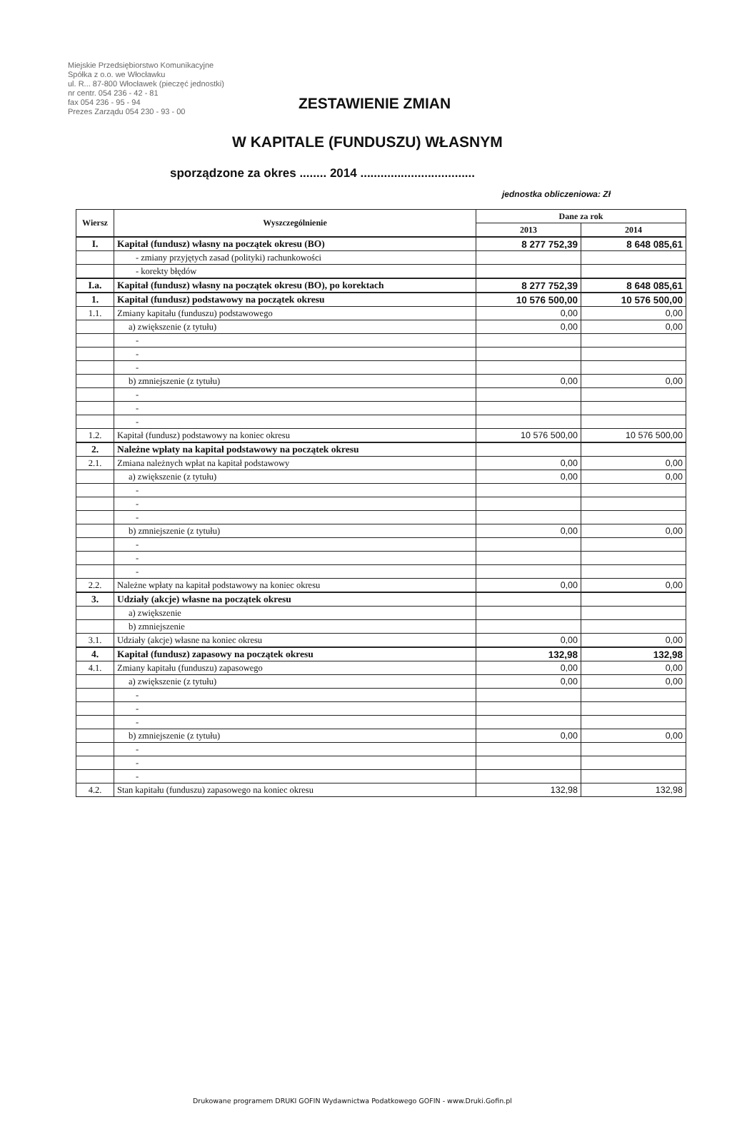Miejskie Przedsiębiorstwo Komunikacyjne Spółka z o.o. we Włocławku
ul. R... 87-800 Włocławek (pieczęć jednostki)
nr centr. 054 236 - 42 - 81
fax 054 236 - 95 - 94
Prezes Zarządu 054 230 - 93 - 00
ZESTAWIENIE ZMIAN
W KAPITALE (FUNDUSZU) WŁASNYM
sporządzone za okres ........ 2014 ..................................
jednostka obliczeniowa: Zł
| Wiersz | Wyszczególnienie | Dane za rok | |
| --- | --- | --- | --- |
| | | 2013 | 2014 |
| I. | Kapitał (fundusz) własny na początek okresu (BO) | 8 277 752,39 | 8 648 085,61 |
| | - zmiany przyjętych zasad (polityki) rachunkowości | | |
| | - korekty błędów | | |
| I.a. | Kapitał (fundusz) własny na początek okresu (BO), po korektach | 8 277 752,39 | 8 648 085,61 |
| 1. | Kapitał (fundusz) podstawowy na początek okresu | 10 576 500,00 | 10 576 500,00 |
| 1.1. | Zmiany kapitału (funduszu) podstawowego | 0,00 | 0,00 |
| | a) zwiększenie (z tytułu) | 0,00 | 0,00 |
| | - | | |
| | - | | |
| | - | | |
| | b) zmniejszenie (z tytułu) | 0,00 | 0,00 |
| | - | | |
| | - | | |
| | - | | |
| 1.2. | Kapitał (fundusz) podstawowy na koniec okresu | 10 576 500,00 | 10 576 500,00 |
| 2. | Należne wpłaty na kapitał podstawowy na początek okresu | | |
| 2.1. | Zmiana należnych wpłat na kapitał podstawowy | 0,00 | 0,00 |
| | a) zwiększenie (z tytułu) | 0,00 | 0,00 |
| | - | | |
| | - | | |
| | - | | |
| | b) zmniejszenie (z tytułu) | 0,00 | 0,00 |
| | - | | |
| | - | | |
| | - | | |
| 2.2. | Należne wpłaty na kapitał podstawowy na koniec okresu | 0,00 | 0,00 |
| 3. | Udziały (akcje) własne na początek okresu | | |
| | a) zwiększenie | | |
| | b) zmniejszenie | | |
| 3.1. | Udziały (akcje) własne na koniec okresu | 0,00 | 0,00 |
| 4. | Kapitał (fundusz) zapasowy na początek okresu | 132,98 | 132,98 |
| 4.1. | Zmiany kapitału (funduszu) zapasowego | 0,00 | 0,00 |
| | a) zwiększenie (z tytułu) | 0,00 | 0,00 |
| | - | | |
| | - | | |
| | - | | |
| | b) zmniejszenie (z tytułu) | 0,00 | 0,00 |
| | - | | |
| | - | | |
| | - | | |
| 4.2. | Stan kapitału (funduszu) zapasowego na koniec okresu | 132,98 | 132,98 |
Drukowane programem DRUKI GOFIN Wydawnictwa Podatkowego GOFIN - www.Druki.Gofin.pl